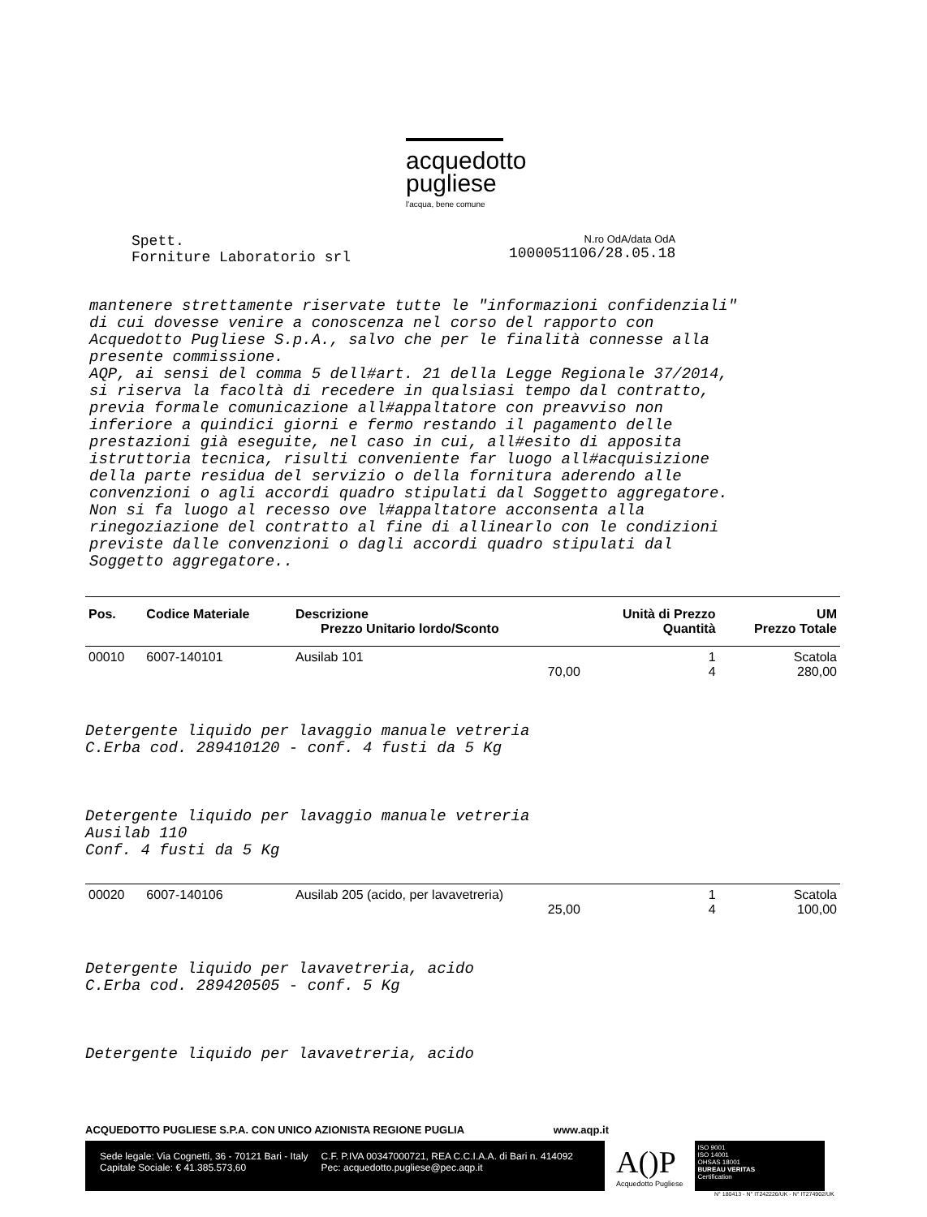acquedotto
pugliese
l'acqua, bene comune
Spett.
Forniture Laboratorio srl
N.ro OdA/data OdA
1000051106/28.05.18
mantenere strettamente riservate tutte le "informazioni confidenziali" di cui dovesse venire a conoscenza nel corso del rapporto con Acquedotto Pugliese S.p.A., salvo che per le finalità connesse alla presente commissione. AQP, ai sensi del comma 5 dell#art. 21 della Legge Regionale 37/2014, si riserva la facoltà di recedere in qualsiasi tempo dal contratto, previa formale comunicazione all#appaltatore con preavviso non inferiore a quindici giorni e fermo restando il pagamento delle prestazioni già eseguite, nel caso in cui, all#esito di apposita istruttoria tecnica, risulti conveniente far luogo all#acquisizione della parte residua del servizio o della fornitura aderendo alle convenzioni o agli accordi quadro stipulati dal Soggetto aggregatore. Non si fa luogo al recesso ove l#appaltatore acconsenta alla rinegoziazione del contratto al fine di allinearlo con le condizioni previste dalle convenzioni o dagli accordi quadro stipulati dal Soggetto aggregatore..
| Pos. | Codice Materiale | Descrizione Prezzo Unitario lordo/Sconto | Unità di Prezzo Quantità | UM Prezzo Totale |
| --- | --- | --- | --- | --- |
| 00010 | 6007-140101 | Ausilab 101 70,00 | 1 4 | Scatola 280,00 |
| Detergente liquido per lavaggio manuale vetreria C.Erba cod. 289410120 - conf. 4 fusti da 5 Kg Detergente liquido per lavaggio manuale vetreria Ausilab 110 Conf. 4 fusti da 5 Kg | | | | |
| 00020 | 6007-140106 | Ausilab 205 (acido, per lavavetreria) 25,00 | 1 4 | Scatola 100,00 |
| Detergente liquido per lavavetreria, acido C.Erba cod. 289420505 - conf. 5 Kg Detergente liquido per lavavetreria, acido | | | | |
ACQUEDOTTO PUGLIESE S.P.A. CON UNICO AZIONISTA REGIONE PUGLIA www.aqp.it
Sede legale: Via Cognetti, 36 - 70121 Bari - Italy
Capitale Sociale: € 41.385.573,60
C.F. P.IVA 00347000721, REA C.C.I.A.A. di Bari n. 414092
Pec: acquedotto.pugliese@pec.aqp.it
A()P
Acquedotto Pugliese
ISO 9001
ISO 14001
OHSAS 18001
BUREAU VERITAS
Certification
N° 180413 - N° IT242226/UK - N° IT274902/UK